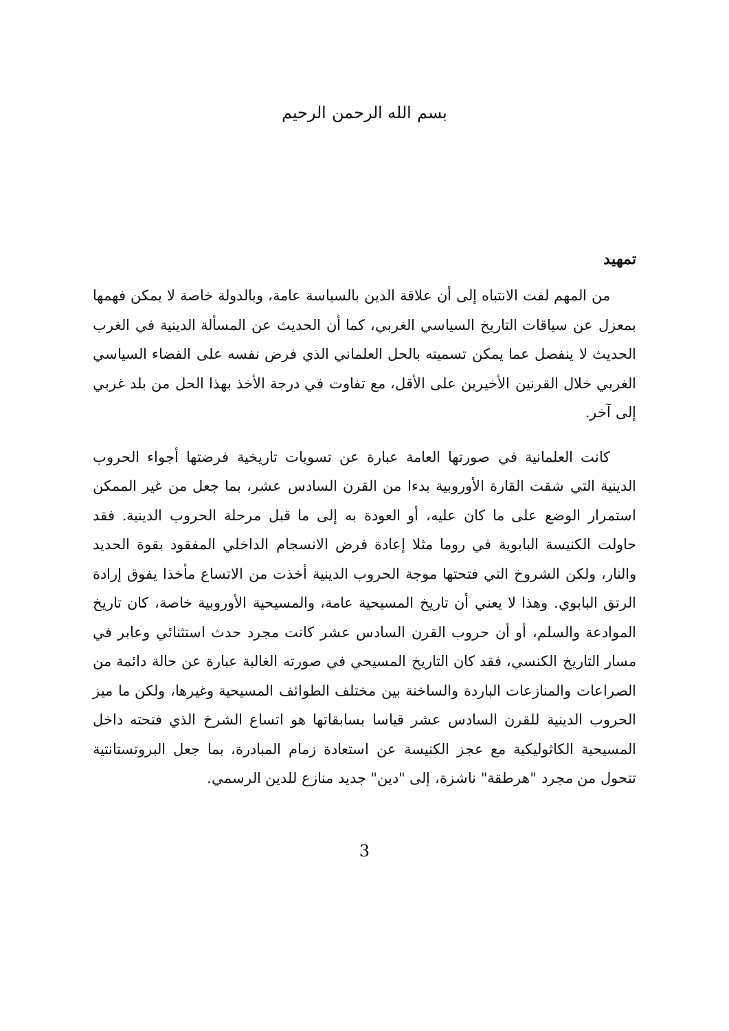بسم الله الرحمن الرحيم
تمهيد
من المهم لفت الانتباه إلى أن علاقة الدين بالسياسة عامة، وبالدولة خاصة لا يمكن فهمها بمعزل عن سياقات التاريخ السياسي الغربي، كما أن الحديث عن المسألة الدينية في الغرب الحديث لا ينفصل عما يمكن تسميته بالحل العلماني الذي فرض نفسه على الفضاء السياسي الغربي خلال القرنين الأخيرين على الأقل، مع تفاوت في درجة الأخذ بهذا الحل من بلد غربي إلى آخر.
كانت العلمانية في صورتها العامة عبارة عن تسويات تاريخية فرضتها أجواء الحروب الدينية التي شقت القارة الأوروبية بدءا من القرن السادس عشر، بما جعل من غير الممكن استمرار الوضع على ما كان عليه، أو العودة به إلى ما قبل مرحلة الحروب الدينية. فقد حاولت الكنيسة البابوية في روما مثلا إعادة فرض الانسجام الداخلي المفقود بقوة الحديد والنار، ولكن الشروخ التي فتحتها موجة الحروب الدينية أخذت من الاتساع مأخذا يفوق إرادة الرتق البابوي. وهذا لا يعني أن تاريخ المسيحية عامة، والمسيحية الأوروبية خاصة، كان تاريخ الموادعة والسلم، أو أن حروب القرن السادس عشر كانت مجرد حدث استثنائي وعابر في مسار التاريخ الكنسي، فقد كان التاريخ المسيحي في صورته الغالبة عبارة عن حالة دائمة من الصراعات والمنازعات الباردة والساخنة بين مختلف الطوائف المسيحية وغيرها، ولكن ما ميز الحروب الدينية للقرن السادس عشر قياسا بسابقاتها هو اتساع الشرخ الذي فتحته داخل المسيحية الكاثوليكية مع عجز الكنيسة عن استعادة زمام المبادرة، بما جعل البروتستانتية تتحول من مجرد "هرطقة" ناشزة، إلى "دين" جديد منازع للدين الرسمي.
3